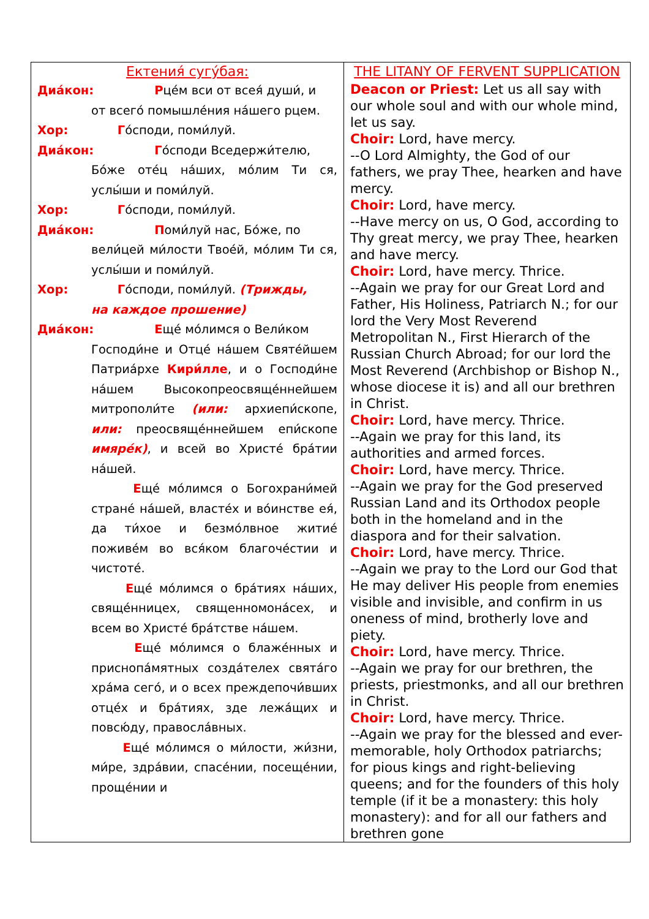| Ектения́ сугу́бая: Диа́кон: Р це́м вси от всея́ души́, и от всего́ помышле́ния на́шего рцем. Хор: Г о́споди, поми́луй. Диа́кон: Г о́споди Вседержи́телю, Бо́же оте́ц на́ших, мо́лим Ти ся, услы́ши и поми́луй. Хор: Г о́споди, поми́луй. Диа́кон: П оми́луй нас, Бо́же, по вели́цей ми́лости Твое́й, мо́лим Ти ся, услы́ши и поми́луй. Хор: Г о́споди, поми́луй. (Трижды, на каждое прошение) Диа́кон: Е ще́ мо́лимся о Вели́ком Господи́не и Отце́ на́шем Святе́йшем Патриа́рхе Кири́лле , и о Господи́не на́шем Высокопреосвяще́ннейшем митрополи́те (или: архиепи́скопе, или: преосвяще́ннейшем епи́скопе имяре́к) , и всей во Христе́ бра́тии на́шей. Е ще́ мо́лимся о Богохрани́мей стране́ на́шей, власте́х и во́инстве ея́, да ти́хое и безмо́лвное житие́ поживе́м во вся́ком благоче́стии и чистоте́. Е ще́ мо́лимся о бра́тиях на́ших, свяще́нницех, священномона́сех, и всем во Христе́ бра́тстве на́шем. Е ще́ мо́лимся о блаже́нных и приснопа́мятных созда́телех свята́го хра́ма сего́, и о всех преждепочи́вших отце́х и бра́тиях, зде лежа́щих и повсю́ду, правосла́вных. Е ще́ мо́лимся о ми́лости, жи́зни, ми́ре, здра́вии, спасе́нии, посеще́нии, проще́нии и | THE LITANY OF FERVENT SUPPLICATION Deacon or Priest: Let us all say with our whole soul and with our whole mind, let us say. Choir: Lord, have mercy. --O Lord Almighty, the God of our fathers, we pray Thee, hearken and have mercy. Choir: Lord, have mercy. --Have mercy on us, O God, according to Thy great mercy, we pray Thee, hearken and have mercy. Choir: Lord, have mercy. Thrice. --Again we pray for our Great Lord and Father, His Holiness, Patriarch N.; for our lord the Very Most Reverend Metropolitan N., First Hierarch of the Russian Church Abroad; for our lord the Most Reverend (Archbishop or Bishop N., whose diocese it is) and all our brethren in Christ. Choir: Lord, have mercy. Thrice. --Again we pray for this land, its authorities and armed forces. Choir: Lord, have mercy. Thrice. --Again we pray for the God preserved Russian Land and its Orthodox people both in the homeland and in the diaspora and for their salvation. Choir: Lord, have mercy. Thrice. --Again we pray to the Lord our God that He may deliver His people from enemies visible and invisible, and confirm in us oneness of mind, brotherly love and piety. Choir: Lord, have mercy. Thrice. --Again we pray for our brethren, the priests, priestmonks, and all our brethren in Christ. Choir: Lord, have mercy. Thrice. --Again we pray for the blessed and ever-memorable, holy Orthodox patriarchs; for pious kings and right-believing queens; and for the founders of this holy temple (if it be a monastery: this holy monastery): and for all our fathers and brethren gone |